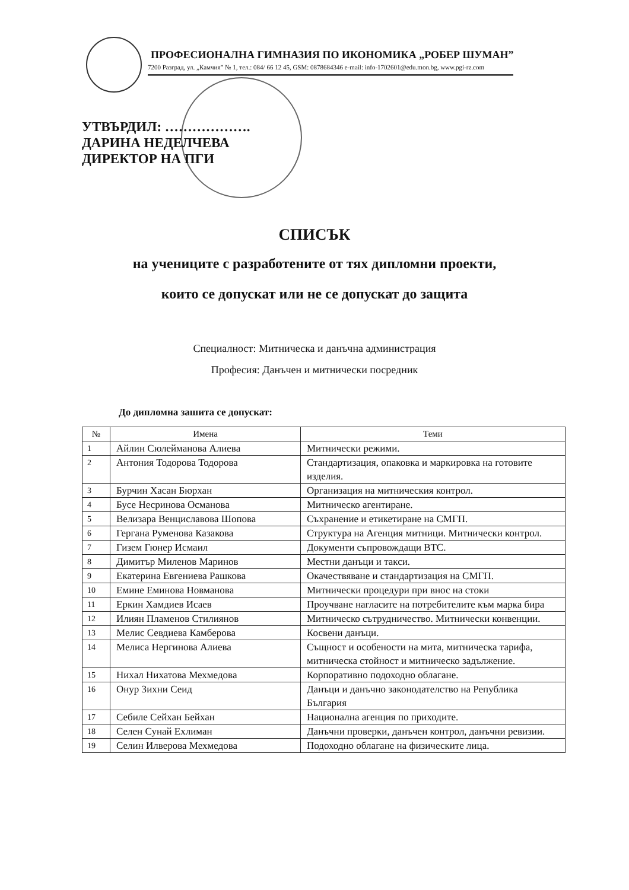ПРОФЕСИОНАЛНА ГИМНАЗИЯ ПО ИКОНОМИКА „РОБЕР ШУМАН”
7200 Разград, ул. „Камчия” № 1, тел.: 084/ 66 12 45, GSM: 0878684346 e-mail: info-1702601@edu.mon.bg, www.pgi-rz.com
УТВЪРДИЛ: ……………….
ДАРИНА НЕДЕЛЧЕВА
ДИРЕКТОР НА ПГИ
СПИСЪК
на учениците с разработените от тях дипломни проекти,
които се допускат или не се допускат до защита
Специалност: Митническа и данъчна администрация
Професия: Данъчен и митнически посредник
До дипломна зашита се допускат:
| № | Имена | Теми |
| --- | --- | --- |
| 1 | Айлин Сюлейманова Алиева | Митнически режими. |
| 2 | Антония Тодорова Тодорова | Стандартизация, опаковка и маркировка на готовите изделия. |
| 3 | Бурчин Хасан Бюрхан | Организация на митническия контрол. |
| 4 | Бусе Несринова Османова | Митническо агентиране. |
| 5 | Велизара Венциславова Шопова | Съхранение и етикетиране на СМГП. |
| 6 | Гергана Руменова Казакова | Структура на Агенция митници. Митнически контрол. |
| 7 | Гизем Гюнер Исмаил | Документи съпровождащи ВТС. |
| 8 | Димитър Миленов Маринов | Местни данъци и такси. |
| 9 | Екатерина Евгениева Рашкова | Окачествяване и стандартизация на СМГП. |
| 10 | Емине Еминова Новманова | Митнически процедури при внос на стоки |
| 11 | Еркин Хамдиев Исаев | Проучване нагласите на потребителите към марка бира |
| 12 | Илиян Пламенов Стилиянов | Митническо сътрудничество. Митнически конвенции. |
| 13 | Мелис Севдиева Камберова | Косвени данъци. |
| 14 | Мелиса Нергинова Алиева | Същност и особености на мита, митническа тарифа, митническа стойност и митническо задължение. |
| 15 | Нихал Нихатова Мехмедова | Корпоративно подоходно облагане. |
| 16 | Онур Зихни Сеид | Данъци и данъчно законодателство на Република България |
| 17 | Себиле Сейхан Бейхан | Национална агенция по приходите. |
| 18 | Селен Сунай Ехлиман | Данъчни проверки, данъчен контрол, данъчни ревизии. |
| 19 | Селин Илверова Мехмедова | Подоходно облагане на физическите лица. |